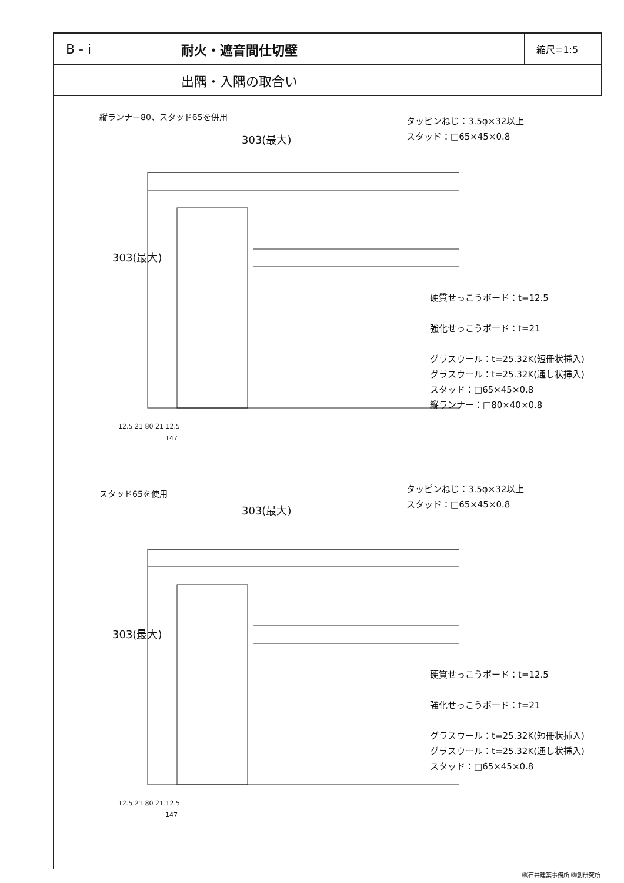| B - i | 耐火・遮音間仕切壁 | 縮尺=1:5 |
| | 出隅・入隅の取合い | |
縦ランナー80、スタッド65を併用
303(最大)
303(最大)
12.5 21 80 21 12.5
147
タッピンねじ：3.5φ×32以上
スタッド：□65×45×0.8
硬質せっこうボード：t=12.5
強化せっこうボード：t=21
グラスウール：t=25.32K(短冊状挿入)
グラスウール：t=25.32K(通し状挿入)
スタッド：□65×45×0.8
縦ランナー：□80×40×0.8
スタッド65を使用
303(最大)
303(最大)
12.5 21 80 21 12.5
147
タッピンねじ：3.5φ×32以上
スタッド：□65×45×0.8
硬質せっこうボード：t=12.5
強化せっこうボード：t=21
グラスウール：t=25.32K(短冊状挿入)
グラスウール：t=25.32K(通し状挿入)
スタッド：□65×45×0.8
㈱石井建築事務所 ㈱創研究所